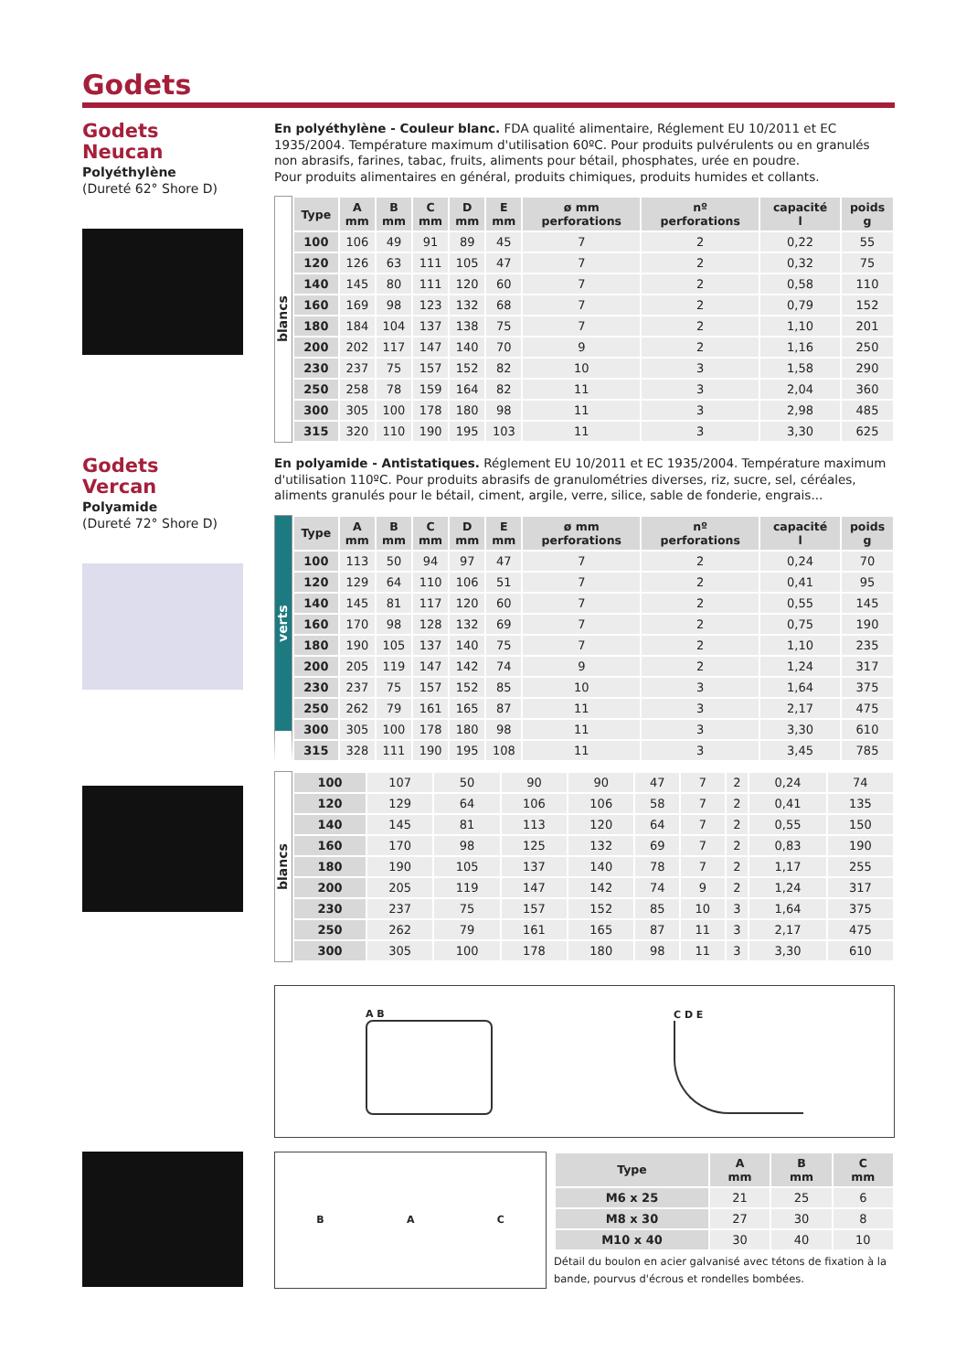Godets
Godets
Neucan
Polyéthylène
(Dureté 62° Shore D)
En polyéthylène - Couleur blanc. FDA qualité alimentaire, Réglement EU 10/2011 et EC 1935/2004. Température maximum d'utilisation 60ºC. Pour produits pulvérulents ou en granulés non abrasifs, farines, tabac, fruits, aliments pour bétail, phosphates, urée en poudre.
Pour produits alimentaires en général, produits chimiques, produits humides et collants.
blancs
| Type | A mm | B mm | C mm | D mm | E mm | ø mm perforations | nº perforations | capacité l | poids g |
| --- | --- | --- | --- | --- | --- | --- | --- | --- | --- |
| 100 | 106 | 49 | 91 | 89 | 45 | 7 | 2 | 0,22 | 55 |
| 120 | 126 | 63 | 111 | 105 | 47 | 7 | 2 | 0,32 | 75 |
| 140 | 145 | 80 | 111 | 120 | 60 | 7 | 2 | 0,58 | 110 |
| 160 | 169 | 98 | 123 | 132 | 68 | 7 | 2 | 0,79 | 152 |
| 180 | 184 | 104 | 137 | 138 | 75 | 7 | 2 | 1,10 | 201 |
| 200 | 202 | 117 | 147 | 140 | 70 | 9 | 2 | 1,16 | 250 |
| 230 | 237 | 75 | 157 | 152 | 82 | 10 | 3 | 1,58 | 290 |
| 250 | 258 | 78 | 159 | 164 | 82 | 11 | 3 | 2,04 | 360 |
| 300 | 305 | 100 | 178 | 180 | 98 | 11 | 3 | 2,98 | 485 |
| 315 | 320 | 110 | 190 | 195 | 103 | 11 | 3 | 3,30 | 625 |
Godets
Vercan
Polyamide
(Dureté 72° Shore D)
En polyamide - Antistatiques. Réglement EU 10/2011 et EC 1935/2004. Température maximum d'utilisation 110ºC. Pour produits abrasifs de granulométries diverses, riz, sucre, sel, céréales, aliments granulés pour le bétail, ciment, argile, verre, silice, sable de fonderie, engrais...
verts
| Type | A mm | B mm | C mm | D mm | E mm | ø mm perforations | nº perforations | capacité l | poids g |
| --- | --- | --- | --- | --- | --- | --- | --- | --- | --- |
| 100 | 113 | 50 | 94 | 97 | 47 | 7 | 2 | 0,24 | 70 |
| 120 | 129 | 64 | 110 | 106 | 51 | 7 | 2 | 0,41 | 95 |
| 140 | 145 | 81 | 117 | 120 | 60 | 7 | 2 | 0,55 | 145 |
| 160 | 170 | 98 | 128 | 132 | 69 | 7 | 2 | 0,75 | 190 |
| 180 | 190 | 105 | 137 | 140 | 75 | 7 | 2 | 1,10 | 235 |
| 200 | 205 | 119 | 147 | 142 | 74 | 9 | 2 | 1,24 | 317 |
| 230 | 237 | 75 | 157 | 152 | 85 | 10 | 3 | 1,64 | 375 |
| 250 | 262 | 79 | 161 | 165 | 87 | 11 | 3 | 2,17 | 475 |
| 300 | 305 | 100 | 178 | 180 | 98 | 11 | 3 | 3,30 | 610 |
| 315 | 328 | 111 | 190 | 195 | 108 | 11 | 3 | 3,45 | 785 |
blancs
| 100 | 107 | 50 | 90 | 90 | 47 | 7 | 2 | 0,24 | 74 |
| 120 | 129 | 64 | 106 | 106 | 58 | 7 | 2 | 0,41 | 135 |
| 140 | 145 | 81 | 113 | 120 | 64 | 7 | 2 | 0,55 | 150 |
| 160 | 170 | 98 | 125 | 132 | 69 | 7 | 2 | 0,83 | 190 |
| 180 | 190 | 105 | 137 | 140 | 78 | 7 | 2 | 1,17 | 255 |
| 200 | 205 | 119 | 147 | 142 | 74 | 9 | 2 | 1,24 | 317 |
| 230 | 237 | 75 | 157 | 152 | 85 | 10 | 3 | 1,64 | 375 |
| 250 | 262 | 79 | 161 | 165 | 87 | 11 | 3 | 2,17 | 475 |
| 300 | 305 | 100 | 178 | 180 | 98 | 11 | 3 | 3,30 | 610 |
A B C D E
B A C
| Type | A mm | B mm | C mm |
| --- | --- | --- | --- |
| M6 x 25 | 21 | 25 | 6 |
| M8 x 30 | 27 | 30 | 8 |
| M10 x 40 | 30 | 40 | 10 |
Détail du boulon en acier galvanisé avec tétons de fixation à la bande, pourvus d'écrous et rondelles bombées.